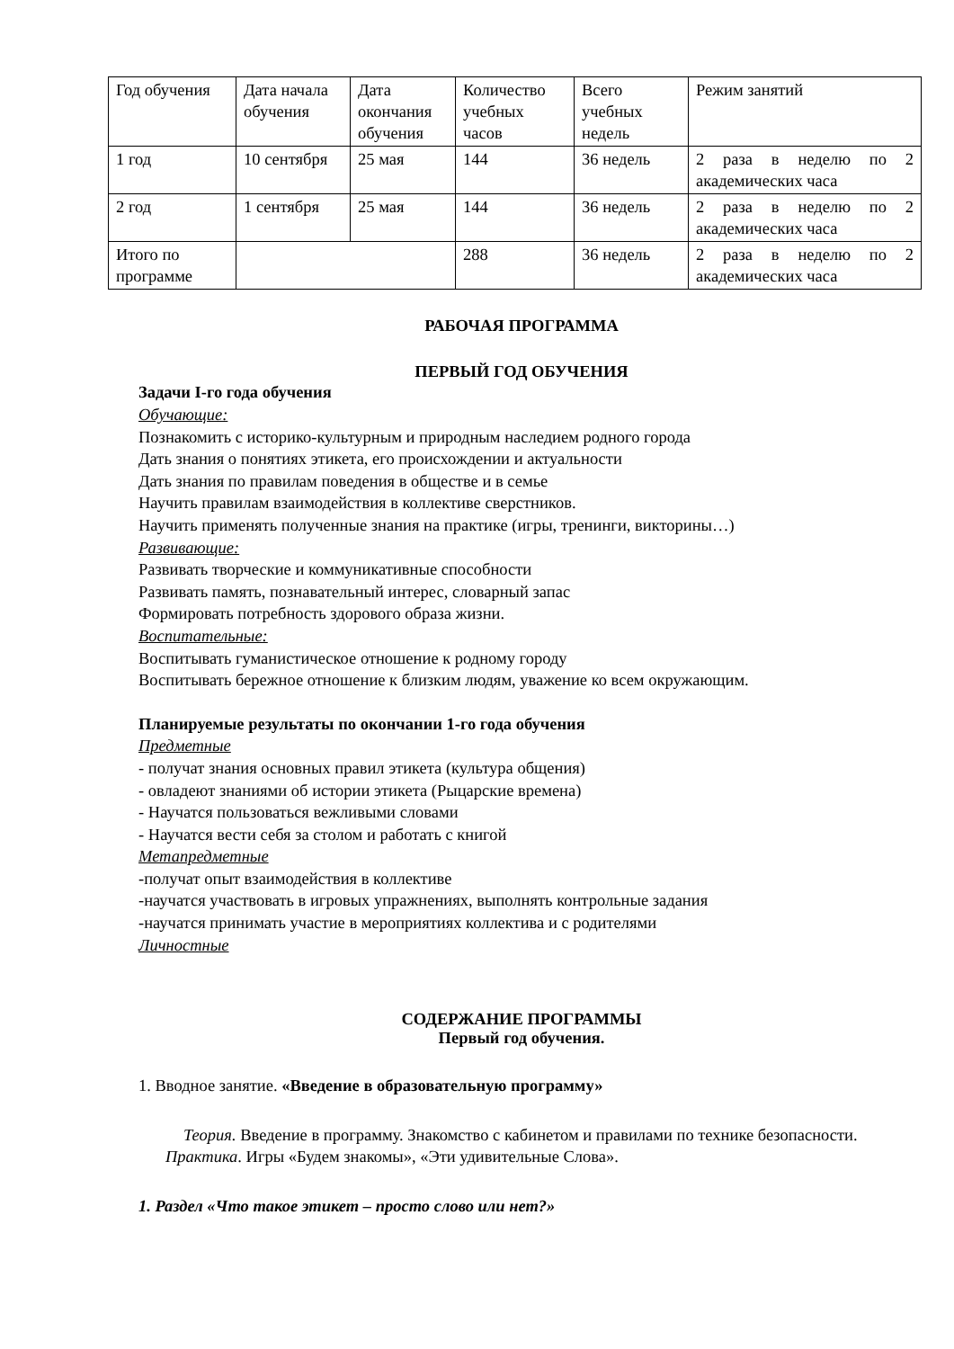| Год обучения | Дата начала обучения | Дата окончания обучения | Количество учебных часов | Всего учебных недель | Режим занятий |
| 1 год | 10 сентября | 25 мая | 144 | 36 недель | 2 раза в неделю по 2 академических часа |
| 2 год | 1 сентября | 25 мая | 144 | 36 недель | 2 раза в неделю по 2 академических часа |
| Итого по программе | | | 288 | 36 недель | 2 раза в неделю по 2 академических часа |
РАБОЧАЯ ПРОГРАММА
ПЕРВЫЙ ГОД ОБУЧЕНИЯ
Задачи I-го года обучения
Обучающие:
Познакомить с историко-культурным и природным наследием родного города
Дать знания о понятиях этикета, его происхождении и актуальности
Дать знания по правилам поведения в обществе и в семье
Научить правилам взаимодействия в коллективе сверстников.
Научить применять полученные знания на практике (игры, тренинги, викторины…)
Развивающие:
Развивать творческие и коммуникативные способности
Развивать память, познавательный интерес, словарный запас
Формировать потребность здорового образа жизни.
Воспитательные:
Воспитывать гуманистическое отношение к родному городу
Воспитывать бережное отношение к близким людям, уважение ко всем окружающим.
Планируемые результаты по окончании 1-го года обучения
Предметные
- получат знания основных правил этикета (культура общения)
- овладеют знаниями об истории этикета (Рыцарские времена)
- Научатся пользоваться вежливыми словами
- Научатся вести себя за столом и работать с книгой
Метапредметные
-получат опыт взаимодействия в коллективе
-научатся участвовать в игровых упражнениях, выполнять контрольные задания
-научатся принимать участие в мероприятиях коллектива и с родителями
Личностные
СОДЕРЖАНИЕ ПРОГРАММЫ
Первый год обучения.
1. Вводное занятие. «Введение в образовательную программу»
Теория. Введение в программу. Знакомство с кабинетом и правилами по технике безопасности.
Практика. Игры «Будем знакомы», «Эти удивительные Слова».
1. Раздел «Что такое этикет – просто слово или нет?»